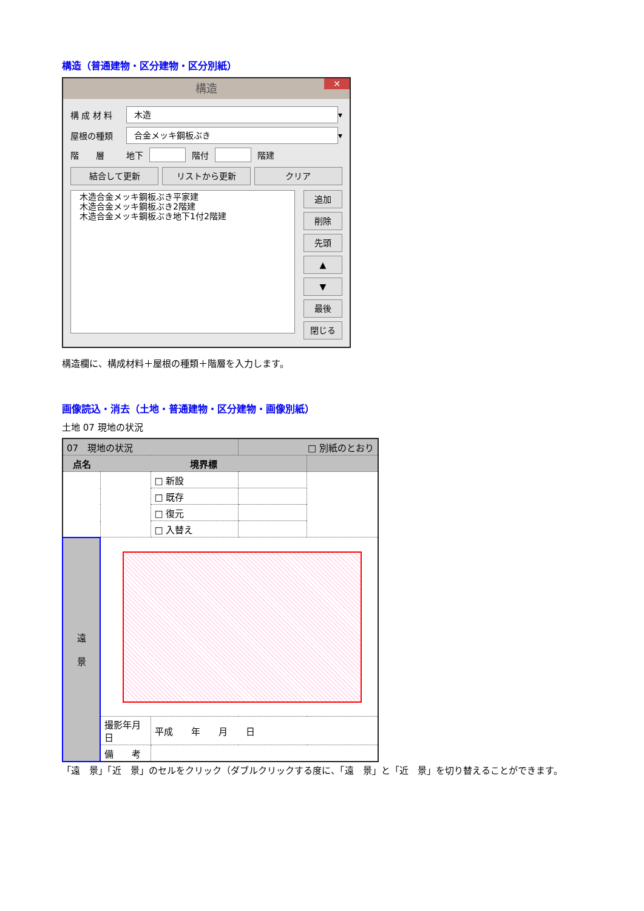構造（普通建物・区分建物・区分別紙）
構造 ✕
構 成 材 料 木造 ▾
屋根の種類 合金メッキ鋼板ぶき ▾
階　　層 地下 階付 階建
結合して更新 リストから更新 クリア
木造合金メッキ鋼板ぶき平家建
木造合金メッキ鋼板ぶき2階建
木造合金メッキ鋼板ぶき地下1付2階建
追加
削除
先頭
▲
▼
最後
閉じる
構造欄に、構成材料＋屋根の種類＋階層を入力します。
画像読込・消去（土地・普通建物・区分建物・画像別紙）
土地 07 現地の状況
| 07 現地の状況 | | | □ 別紙のとおり | |
| 点名 | 境界標 | | | |
| | | □ 新設 | | |
| | | □ 既存 | | |
| | | □ 復元 | | |
| | | □ 入替え | | |
| 遠 景 | | | | |
| | 撮影年月日 | 平成 年 月 日 | | |
| | 備 考 | | | |
「遠　景」「近　景」のセルをクリック（ダブルクリックする度に、「遠　景」と「近　景」を切り替えることができます。